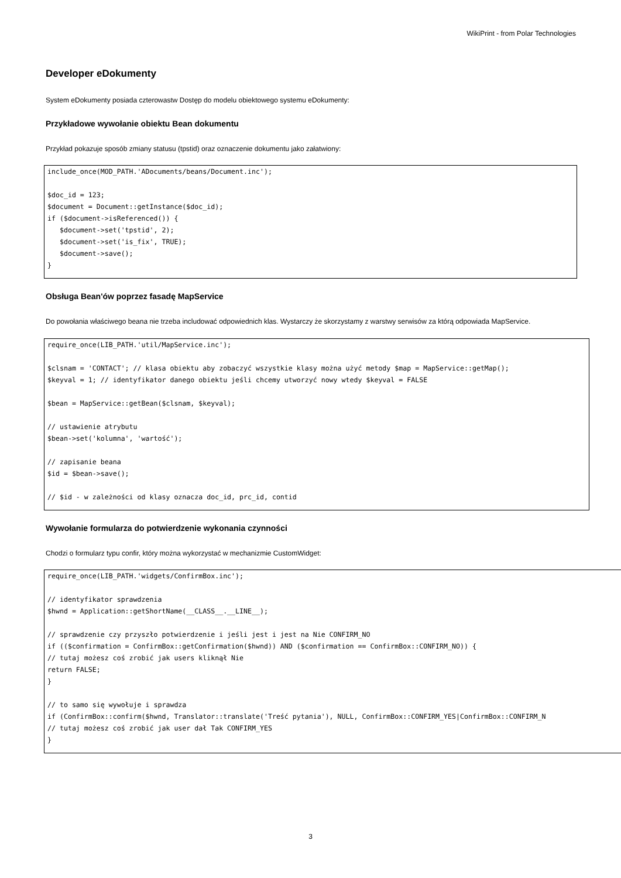WikiPrint - from Polar Technologies
Developer eDokumenty
System eDokumenty posiada czterowastw Dostęp do modelu obiektowego systemu eDokumenty:
Przykładowe wywołanie obiektu Bean dokumentu
Przykład pokazuje sposób zmiany statusu (tpstid) oraz oznaczenie dokumentu jako załatwiony:
include_once(MOD_PATH.'ADocuments/beans/Document.inc');

$doc_id = 123;
$document = Document::getInstance($doc_id);
if ($document->isReferenced()) {
   $document->set('tpstid', 2);
   $document->set('is_fix', TRUE);
   $document->save();
}
Obsługa Bean'ów poprzez fasadę MapService
Do powołania właściwego beana nie trzeba includować odpowiednich klas. Wystarczy że skorzystamy z warstwy serwisów za którą odpowiada MapService.
require_once(LIB_PATH.'util/MapService.inc');

$clsnam = 'CONTACT'; // klasa obiektu aby zobaczyć wszystkie klasy można użyć metody $map = MapService::getMap();
$keyval = 1; // identyfikator danego obiektu jeśli chcemy utworzyć nowy wtedy $keyval = FALSE

$bean = MapService::getBean($clsnam, $keyval);

// ustawienie atrybutu
$bean->set('kolumna', 'wartość');

// zapisanie beana
$id = $bean->save();

// $id - w zależności od klasy oznacza doc_id, prc_id, contid
Wywołanie formularza do potwierdzenie wykonania czynności
Chodzi o formularz typu confir, który można wykorzystać w mechanizmie CustomWidget:
require_once(LIB_PATH.'widgets/ConfirmBox.inc');

// identyfikator sprawdzenia
$hwnd = Application::getShortName(__CLASS__.__LINE__);

// sprawdzenie czy przyszło potwierdzenie i jeśli jest i jest na Nie CONFIRM_NO
if (($confirmation = ConfirmBox::getConfirmation($hwnd)) AND ($confirmation == ConfirmBox::CONFIRM_NO)) {
// tutaj możesz coś zrobić jak users kliknął Nie
return FALSE;
}

// to samo się wywołuje i sprawdza
if (ConfirmBox::confirm($hwnd, Translator::translate('Treść pytania'), NULL, ConfirmBox::CONFIRM_YES|ConfirmBox::CONFIRM_N
// tutaj możesz coś zrobić jak user dał Tak CONFIRM_YES
}
3